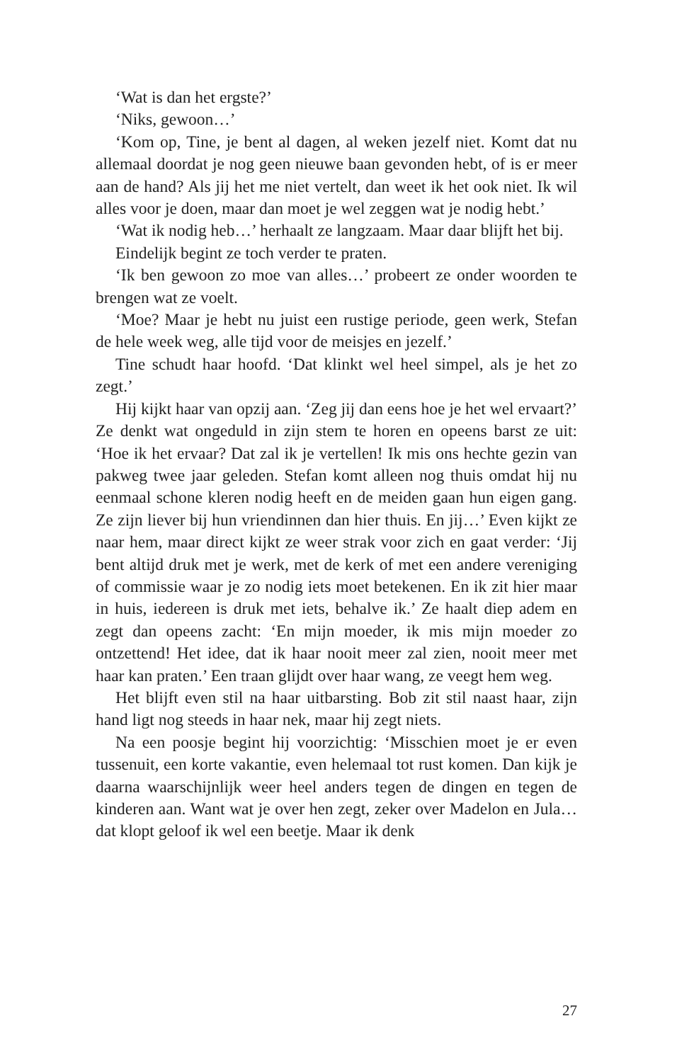‘Wat is dan het ergste?’
‘Niks, gewoon…’
‘Kom op, Tine, je bent al dagen, al weken jezelf niet. Komt dat nu allemaal doordat je nog geen nieuwe baan gevonden hebt, of is er meer aan de hand? Als jij het me niet vertelt, dan weet ik het ook niet. Ik wil alles voor je doen, maar dan moet je wel zeggen wat je nodig hebt.’
‘Wat ik nodig heb…’ herhaalt ze langzaam. Maar daar blijft het bij.
Eindelijk begint ze toch verder te praten.
‘Ik ben gewoon zo moe van alles…’ probeert ze onder woorden te brengen wat ze voelt.
‘Moe? Maar je hebt nu juist een rustige periode, geen werk, Stefan de hele week weg, alle tijd voor de meisjes en jezelf.’
Tine schudt haar hoofd. ‘Dat klinkt wel heel simpel, als je het zo zegt.’
Hij kijkt haar van opzij aan. ‘Zeg jij dan eens hoe je het wel ervaart?’ Ze denkt wat ongeduld in zijn stem te horen en opeens barst ze uit: ‘Hoe ik het ervaar? Dat zal ik je vertellen! Ik mis ons hechte gezin van pakweg twee jaar geleden. Stefan komt alleen nog thuis omdat hij nu eenmaal schone kleren nodig heeft en de meiden gaan hun eigen gang. Ze zijn liever bij hun vriendinnen dan hier thuis. En jij…’ Even kijkt ze naar hem, maar direct kijkt ze weer strak voor zich en gaat verder: ‘Jij bent altijd druk met je werk, met de kerk of met een andere vereniging of commis­sie waar je zo nodig iets moet betekenen. En ik zit hier maar in huis, iedereen is druk met iets, behalve ik.’ Ze haalt diep adem en zegt dan opeens zacht: ‘En mijn moeder, ik mis mijn moeder zo ontzettend! Het idee, dat ik haar nooit meer zal zien, nooit meer met haar kan praten.’ Een traan glijdt over haar wang, ze veegt hem weg.
Het blijft even stil na haar uitbarsting. Bob zit stil naast haar, zijn hand ligt nog steeds in haar nek, maar hij zegt niets.
Na een poosje begint hij voorzichtig: ‘Misschien moet je er even tussenuit, een korte vakantie, even helemaal tot rust komen. Dan kijk je daarna waarschijnlijk weer heel anders tegen de dingen en tegen de kinderen aan. Want wat je over hen zegt, zeker over Madelon en Jula… dat klopt geloof ik wel een beetje. Maar ik denk
27